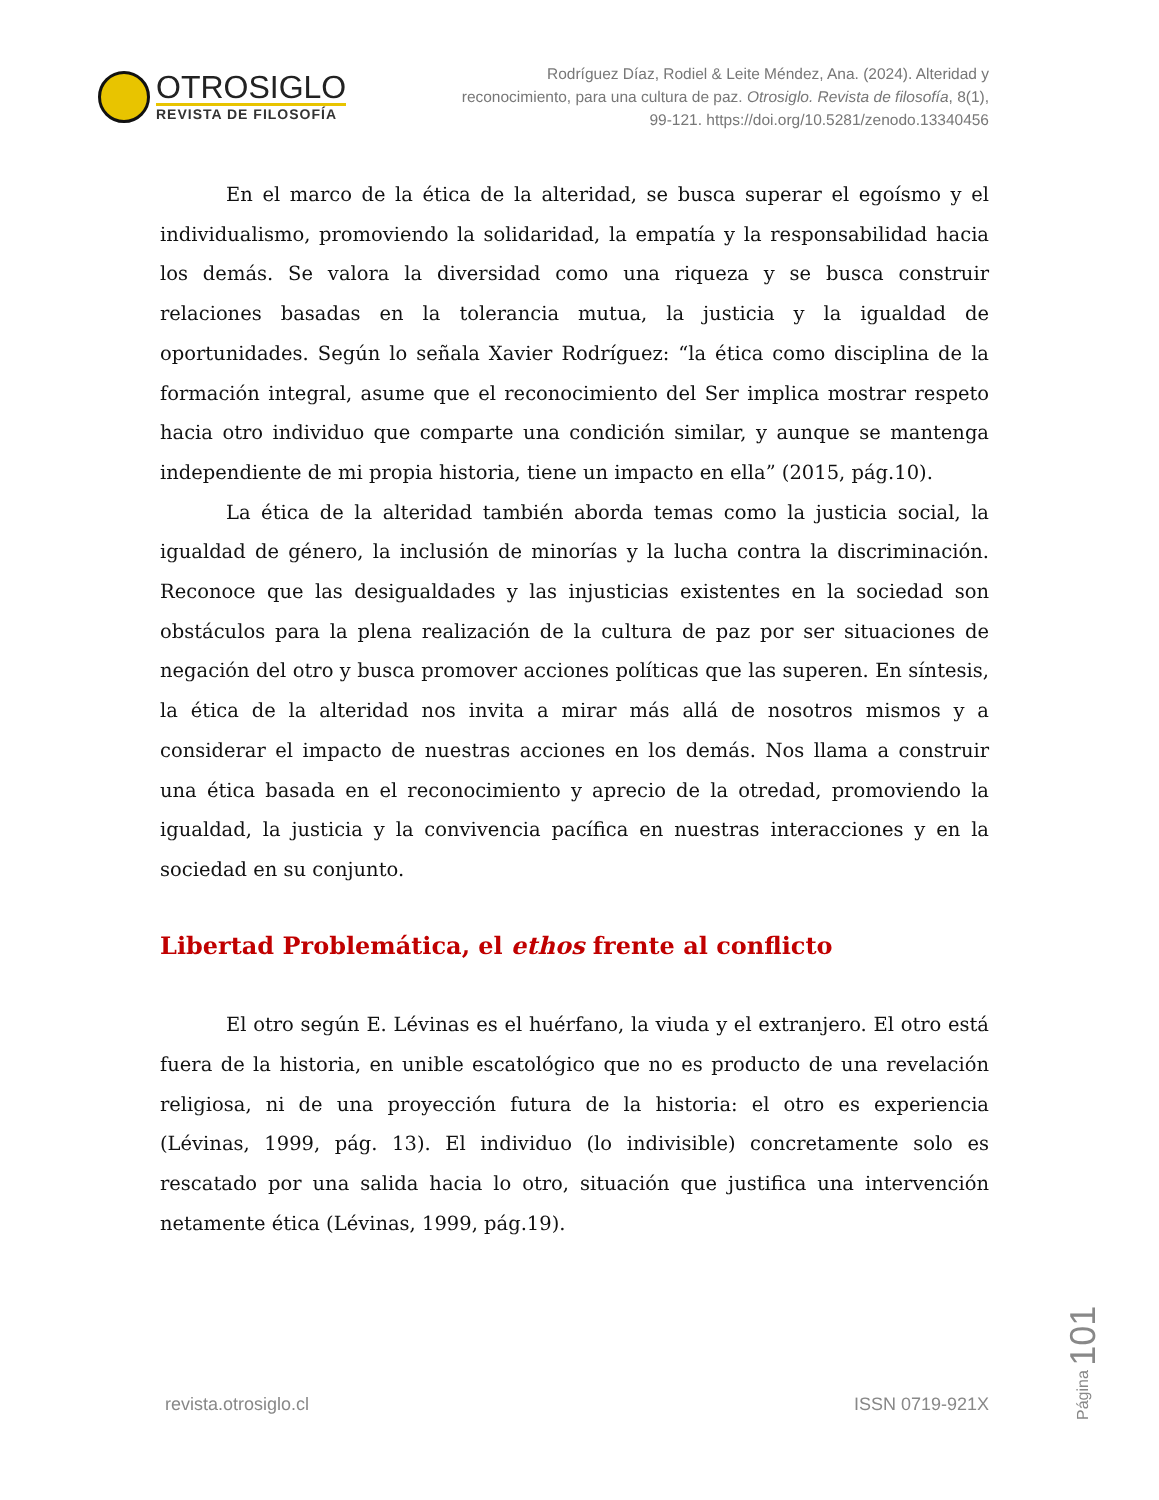OTROSIGLO
REVISTA DE FILOSOFÍA
Rodríguez Díaz, Rodiel & Leite Méndez, Ana. (2024). Alteridad y reconocimiento, para una cultura de paz. Otrosiglo. Revista de filosofía, 8(1), 99-121. https://doi.org/10.5281/zenodo.13340456
En el marco de la ética de la alteridad, se busca superar el egoísmo y el individualismo, promoviendo la solidaridad, la empatía y la responsabilidad hacia los demás. Se valora la diversidad como una riqueza y se busca construir relaciones basadas en la tolerancia mutua, la justicia y la igualdad de oportunidades. Según lo señala Xavier Rodríguez: “la ética como disciplina de la formación integral, asume que el reconocimiento del Ser implica mostrar respeto hacia otro individuo que comparte una condición similar, y aunque se mantenga independiente de mi propia historia, tiene un impacto en ella” (2015, pág.10).
La ética de la alteridad también aborda temas como la justicia social, la igualdad de género, la inclusión de minorías y la lucha contra la discriminación. Reconoce que las desigualdades y las injusticias existentes en la sociedad son obstáculos para la plena realización de la cultura de paz por ser situaciones de negación del otro y busca promover acciones políticas que las superen. En síntesis, la ética de la alteridad nos invita a mirar más allá de nosotros mismos y a considerar el impacto de nuestras acciones en los demás. Nos llama a construir una ética basada en el reconocimiento y aprecio de la otredad, promoviendo la igualdad, la justicia y la convivencia pacífica en nuestras interacciones y en la sociedad en su conjunto.
Libertad Problemática, el ethos frente al conflicto
El otro según E. Lévinas es el huérfano, la viuda y el extranjero. El otro está fuera de la historia, en unible escatológico que no es producto de una revelación religiosa, ni de una proyección futura de la historia: el otro es experiencia (Lévinas, 1999, pág. 13). El individuo (lo indivisible) concretamente solo es rescatado por una salida hacia lo otro, situación que justifica una intervención netamente ética (Lévinas, 1999, pág.19).
revista.otrosiglo.cl ISSN 0719-921X
Página 101